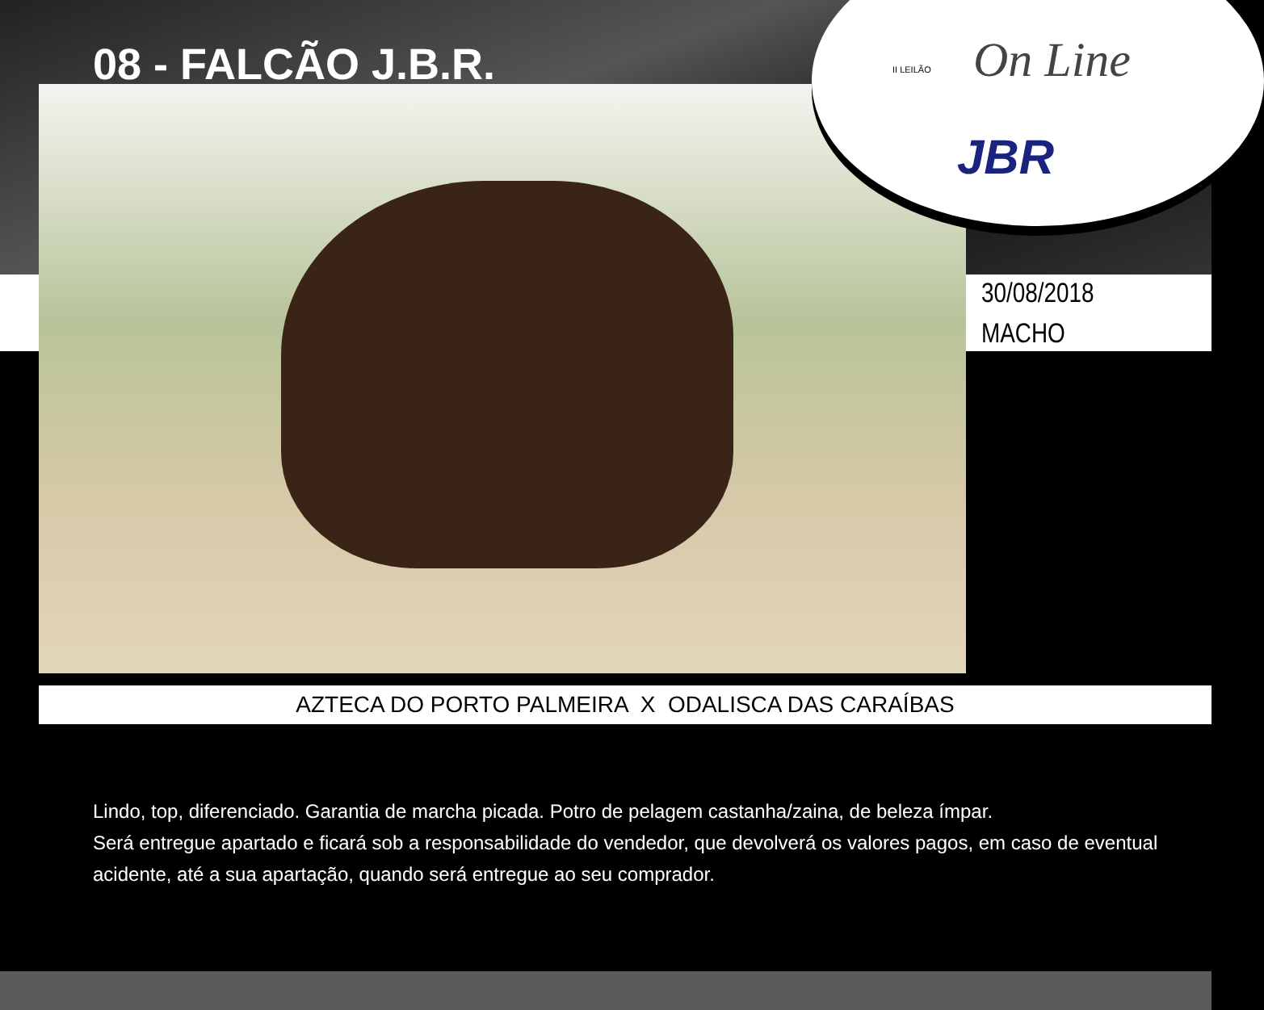08 - FALCÃO J.B.R.
II LEILÃO On Line
JBR
30/08/2018
MACHO
AZTECA DO PORTO PALMEIRA X ODALISCA DAS CARAÍBAS
Lindo, top, diferenciado. Garantia de marcha picada. Potro de pelagem castanha/zaina, de beleza ímpar.
Será entregue apartado e ficará sob a responsabilidade do vendedor, que devolverá os valores pagos, em caso de eventual acidente, até a sua apartação, quando será entregue ao seu comprador.